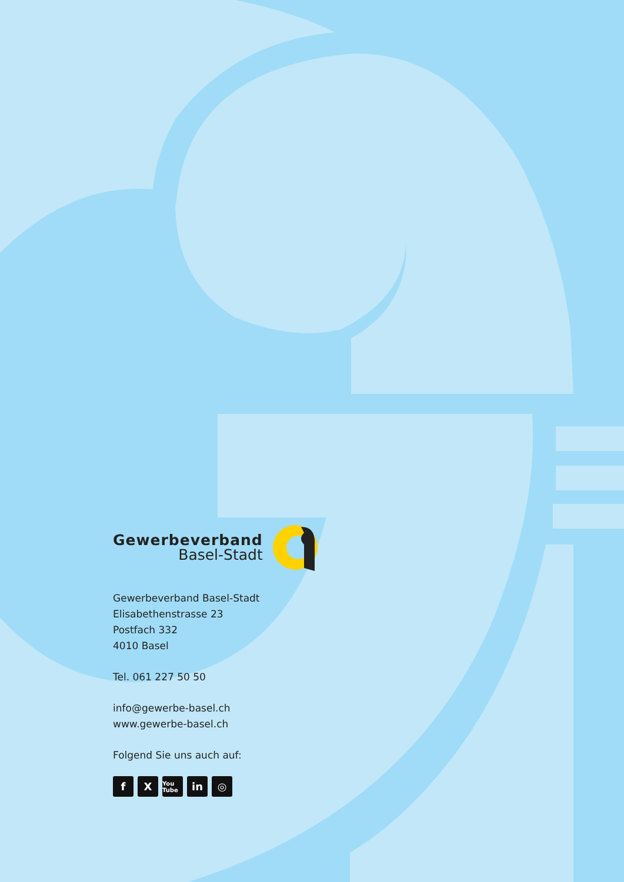Gewerbeverband
Basel-Stadt
Gewerbeverband Basel-Stadt
Elisabethenstrasse 23
Postfach 332
4010 Basel
Tel. 061 227 50 50
info@gewerbe-basel.ch
www.gewerbe-basel.ch
Folgend Sie uns auch auf:
f X
You Tube
in ◎